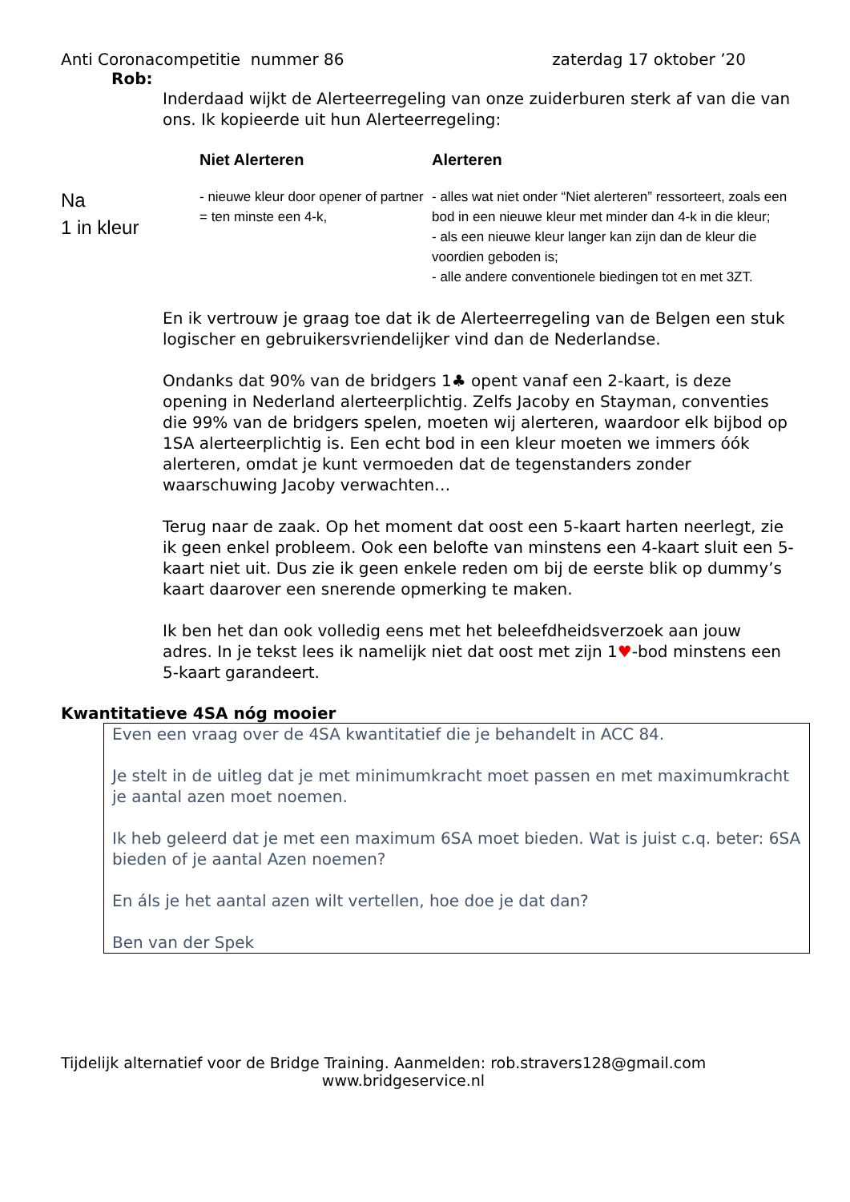Anti Coronacompetitie nummer 86 zaterdag 17 oktober ’20
Rob:
Inderdaad wijkt de Alerteerregeling van onze zuiderburen sterk af van die van ons. Ik kopieerde uit hun Alerteerregeling:
| | Niet Alerteren | Alerteren |
| --- | --- | --- |
| Na 1 in kleur | - nieuwe kleur door opener of partner = ten minste een 4-k, | - alles wat niet onder “Niet alerteren” ressorteert, zoals een bod in een nieuwe kleur met minder dan 4-k in die kleur; - als een nieuwe kleur langer kan zijn dan de kleur die voordien geboden is; - alle andere conventionele biedingen tot en met 3ZT. |
En ik vertrouw je graag toe dat ik de Alerteerregeling van de Belgen een stuk logischer en gebruikersvriendelijker vind dan de Nederlandse.
Ondanks dat 90% van de bridgers 1♣ opent vanaf een 2-kaart, is deze opening in Nederland alerteerplichtig. Zelfs Jacoby en Stayman, conventies die 99% van de bridgers spelen, moeten wij alerteren, waardoor elk bijbod op 1SA alerteerplichtig is. Een echt bod in een kleur moeten we immers óók alerteren, omdat je kunt vermoeden dat de tegenstanders zonder waarschuwing Jacoby verwachten…
Terug naar de zaak. Op het moment dat oost een 5-kaart harten neerlegt, zie ik geen enkel probleem. Ook een belofte van minstens een 4-kaart sluit een 5-kaart niet uit. Dus zie ik geen enkele reden om bij de eerste blik op dummy’s kaart daarover een snerende opmerking te maken.
Ik ben het dan ook volledig eens met het beleefdheidsverzoek aan jouw adres. In je tekst lees ik namelijk niet dat oost met zijn 1♥-bod minstens een 5-kaart garandeert.
Kwantitatieve 4SA nóg mooier
Even een vraag over de 4SA kwantitatief die je behandelt in ACC 84.
Je stelt in de uitleg dat je met minimumkracht moet passen en met maximumkracht je aantal azen moet noemen.
Ik heb geleerd dat je met een maximum 6SA moet bieden. Wat is juist c.q. beter: 6SA bieden of je aantal Azen noemen?
En áls je het aantal azen wilt vertellen, hoe doe je dat dan?
Ben van der Spek
Tijdelijk alternatief voor de Bridge Training. Aanmelden: rob.stravers128@gmail.com
www.bridgeservice.nl